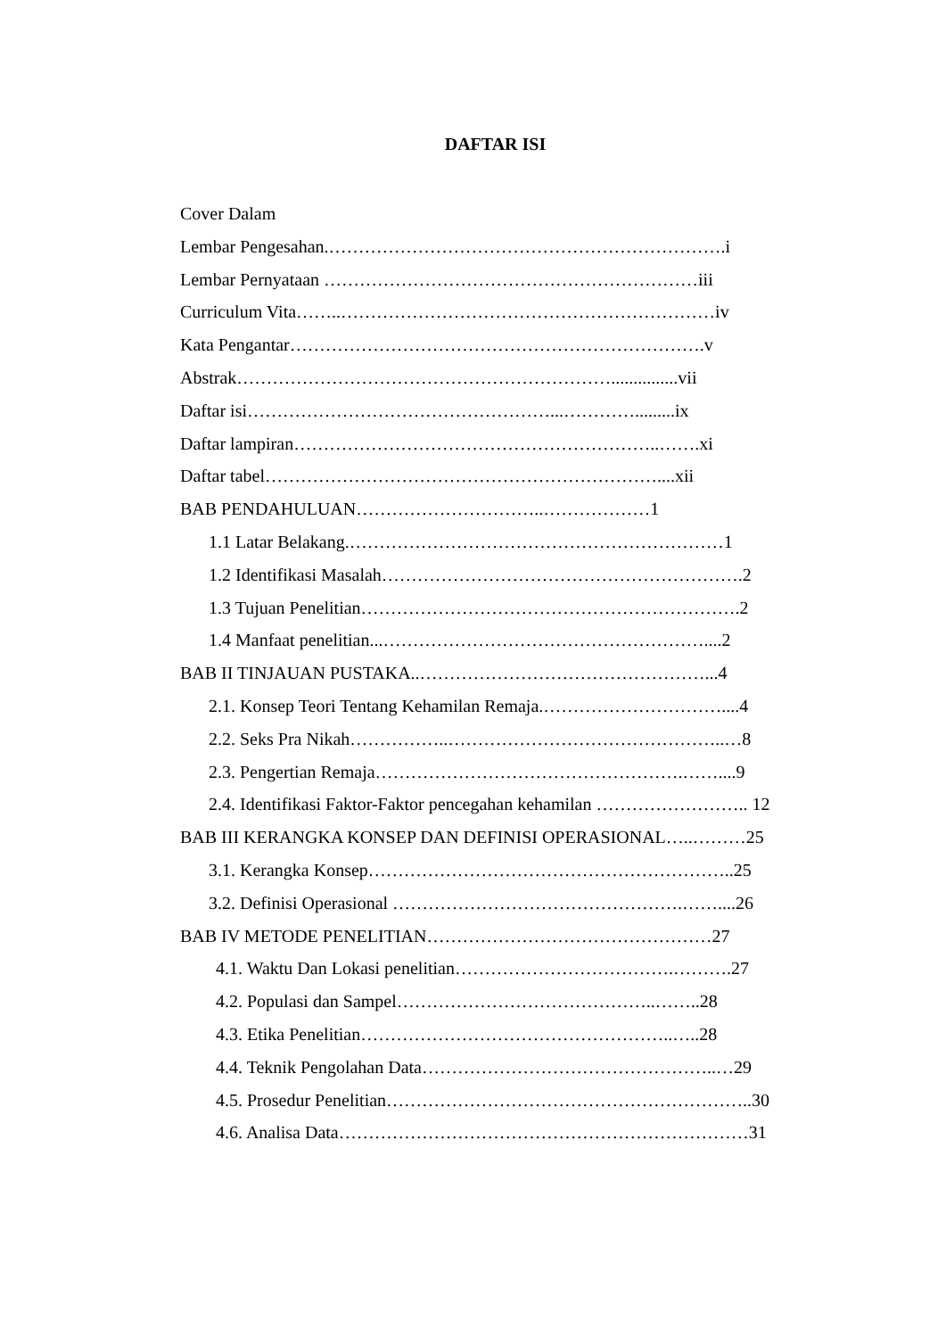DAFTAR ISI
Cover Dalam
Lembar Pengesahan.………………………………………………………….i
Lembar Pernyataan ………………………………………………………iii
Curriculum Vita……..………………………………………………………iv
Kata Pengantar…………………………………………………………….v
Abstrak………………………………………………………...............vii
Daftar isi……………………………………………...………….........ix
Daftar lampiran……………………………………………………..…….xi
Daftar tabel…………………………………………………………....xii
BAB PENDAHULUAN…………………………..………………1
1.1 Latar Belakang.………………………………………………………1
1.2 Identifikasi Masalah…………………………………………………….2
1.3 Tujuan Penelitian……………………………………………………….2
1.4 Manfaat penelitian...………………………………………………....2
BAB II TINJAUAN PUSTAKA..…………………………………………...4
2.1. Konsep Teori Tentang Kehamilan Remaja.…………………………....4
2.2. Seks Pra Nikah……………..………………………………………..…8
2.3. Pengertian Remaja…………………………………………….……....9
2.4. Identifikasi Faktor-Faktor pencegahan kehamilan …………………….. 12
BAB III KERANGKA KONSEP DAN DEFINISI OPERASIONAL…..………25
3.1. Kerangka Konsep……………………………………………………..25
3.2. Definisi Operasional ………………………………………….……....26
BAB IV METODE PENELITIAN…………………………………………27
4.1. Waktu Dan Lokasi penelitian……………………………….……….27
4.2. Populasi dan Sampel……………………………………..……..28
4.3. Etika Penelitian……………………………………………..…..28
4.4. Teknik Pengolahan Data…………………………………………..…29
4.5. Prosedur Penelitian……………………………………………………..30
4.6. Analisa Data……………………………………………………………31